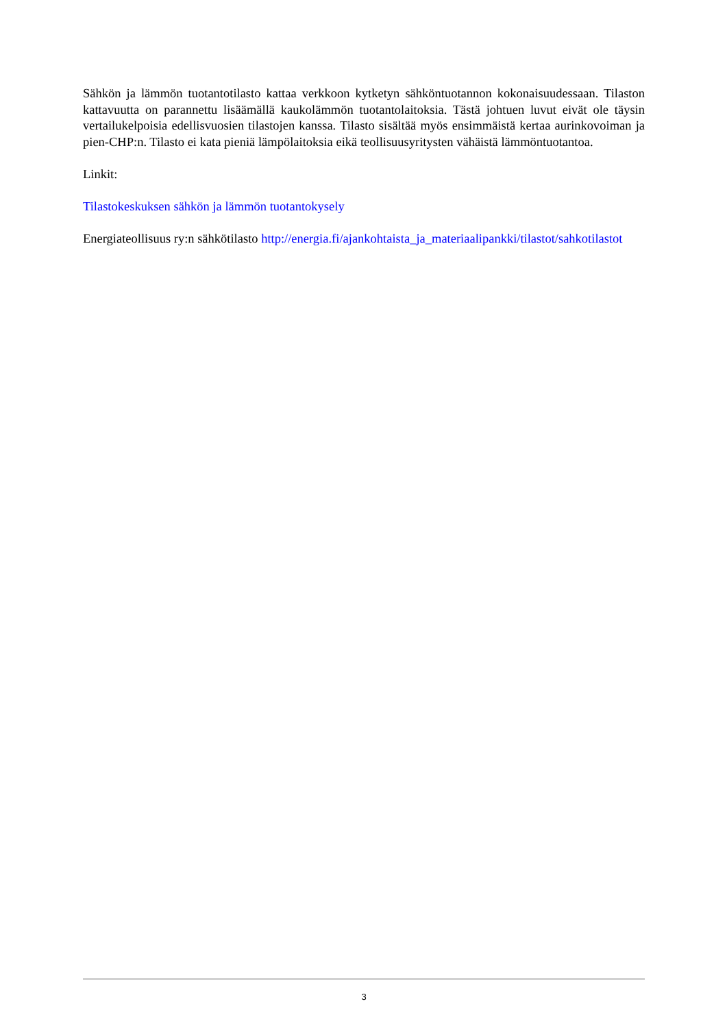Sähkön ja lämmön tuotantotilasto kattaa verkkoon kytketyn sähköntuotannon kokonaisuudessaan. Tilaston kattavuutta on parannettu lisäämällä kaukolämmön tuotantolaitoksia. Tästä johtuen luvut eivät ole täysin vertailukelpoisia edellisvuosien tilastojen kanssa. Tilasto sisältää myös ensimmäistä kertaa aurinkovoiman ja pien-CHP:n. Tilasto ei kata pieniä lämpölaitoksia eikä teollisuusyritysten vähäistä lämmöntuotantoa.
Linkit:
Tilastokeskuksen sähkön ja lämmön tuotantokysely
Energiateollisuus ry:n sähkötilasto http://energia.fi/ajankohtaista_ja_materiaalipankki/tilastot/sahkotilastot
3